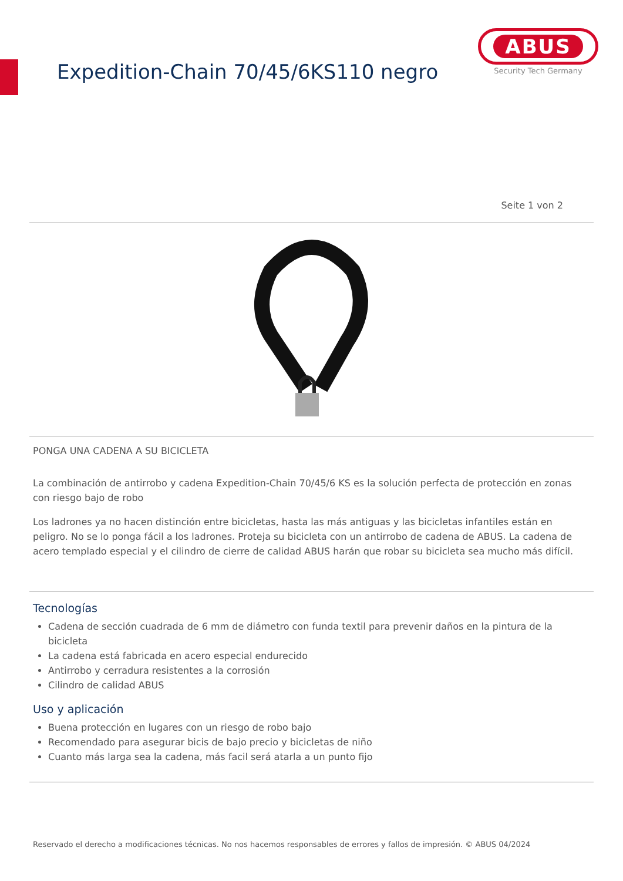Expedition-Chain 70/45/6KS110 negro
ABUS
Security Tech Germany
Seite 1 von 2
PONGA UNA CADENA A SU BICICLETA
La combinación de antirrobo y cadena Expedition-Chain 70/45/6 KS es la solución perfecta de protección en zonas con riesgo bajo de robo
Los ladrones ya no hacen distinción entre bicicletas, hasta las más antiguas y las bicicletas infantiles están en peligro. No se lo ponga fácil a los ladrones. Proteja su bicicleta con un antirrobo de cadena de ABUS. La cadena de acero templado especial y el cilindro de cierre de calidad ABUS harán que robar su bicicleta sea mucho más difícil.
Tecnologías
Cadena de sección cuadrada de 6 mm de diámetro con funda textil para prevenir daños en la pintura de la bicicleta
La cadena está fabricada en acero especial endurecido
Antirrobo y cerradura resistentes a la corrosión
Cilindro de calidad ABUS
Uso y aplicación
Buena protección en lugares con un riesgo de robo bajo
Recomendado para asegurar bicis de bajo precio y bicicletas de niño
Cuanto más larga sea la cadena, más facil será atarla a un punto fijo
Reservado el derecho a modificaciones técnicas. No nos hacemos responsables de errores y fallos de impresión. © ABUS 04/2024